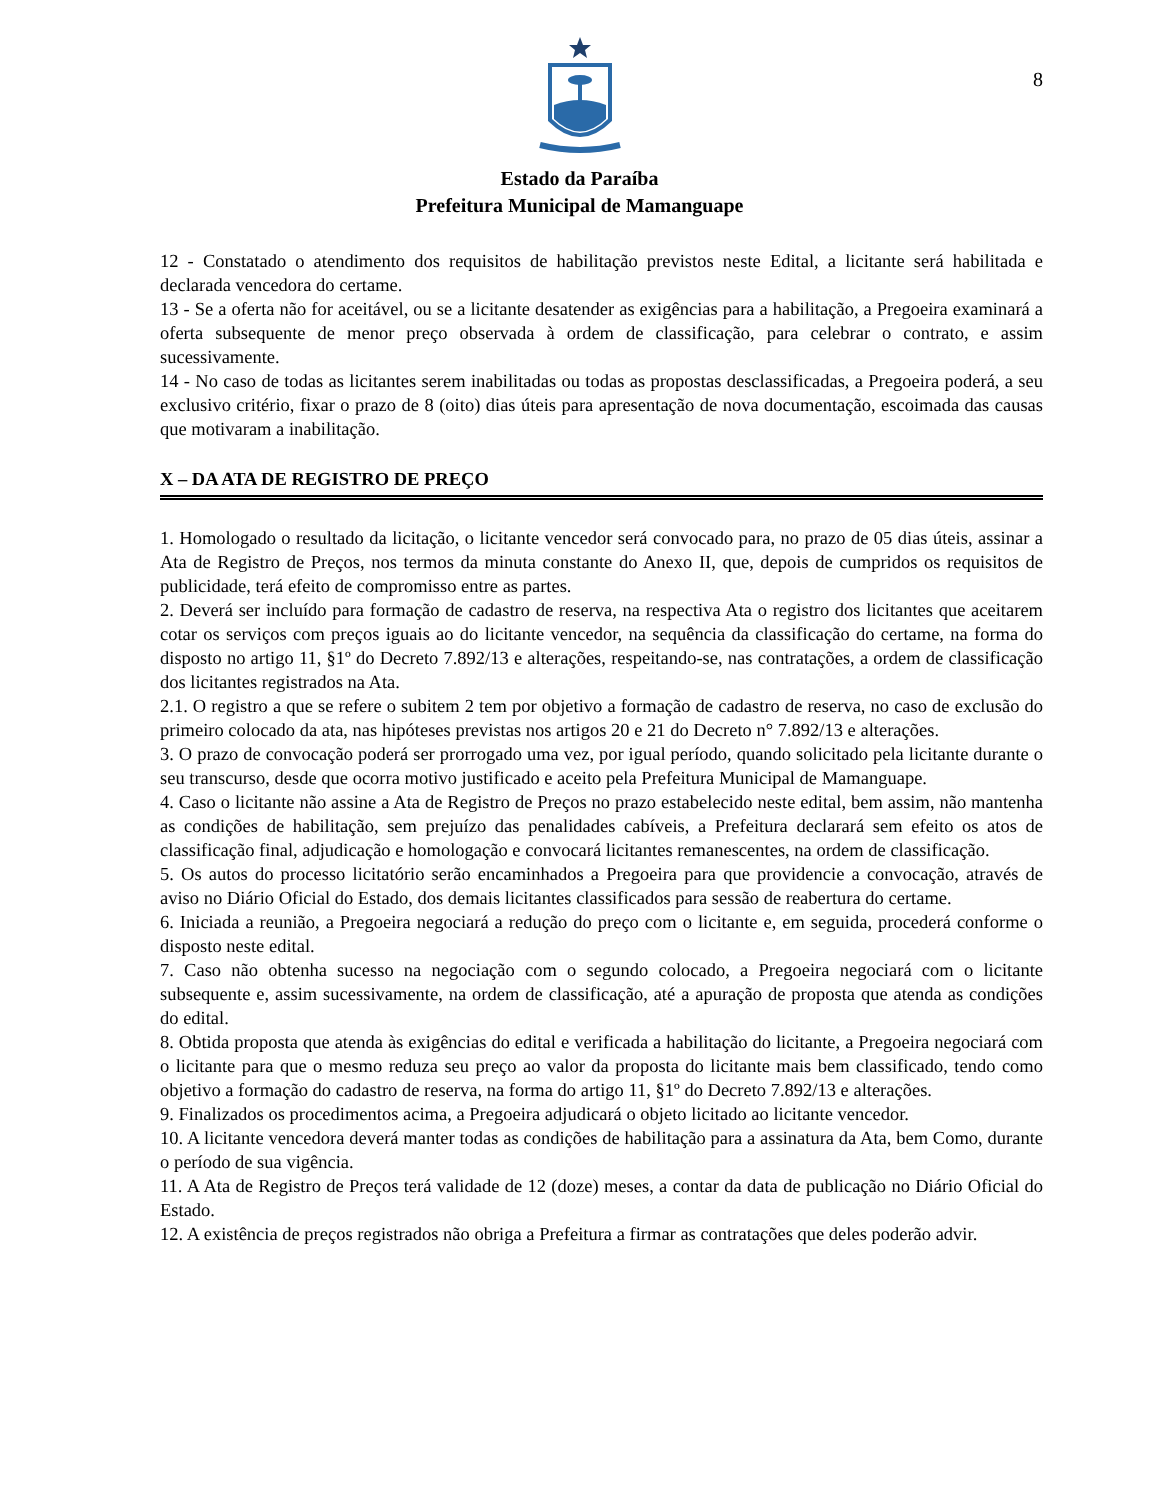8
Estado da Paraíba
Prefeitura Municipal de Mamanguape
12 - Constatado o atendimento dos requisitos de habilitação previstos neste Edital, a licitante será habilitada e declarada vencedora do certame.
13 - Se a oferta não for aceitável, ou se a licitante desatender as exigências para a habilitação, a Pregoeira examinará a oferta subsequente de menor preço observada à ordem de classificação, para celebrar o contrato, e assim sucessivamente.
14 - No caso de todas as licitantes serem inabilitadas ou todas as propostas desclassificadas, a Pregoeira poderá, a seu exclusivo critério, fixar o prazo de 8 (oito) dias úteis para apresentação de nova documentação, escoimada das causas que motivaram a inabilitação.
X – DA ATA DE REGISTRO DE PREÇO
1. Homologado o resultado da licitação, o licitante vencedor será convocado para, no prazo de 05 dias úteis, assinar a Ata de Registro de Preços, nos termos da minuta constante do Anexo II, que, depois de cumpridos os requisitos de publicidade, terá efeito de compromisso entre as partes.
2. Deverá ser incluído para formação de cadastro de reserva, na respectiva Ata o registro dos licitantes que aceitarem cotar os serviços com preços iguais ao do licitante vencedor, na sequência da classificação do certame, na forma do disposto no artigo 11, §1º do Decreto 7.892/13 e alterações, respeitando-se, nas contratações, a ordem de classificação dos licitantes registrados na Ata.
2.1. O registro a que se refere o subitem 2 tem por objetivo a formação de cadastro de reserva, no caso de exclusão do primeiro colocado da ata, nas hipóteses previstas nos artigos 20 e 21 do Decreto n° 7.892/13 e alterações.
3. O prazo de convocação poderá ser prorrogado uma vez, por igual período, quando solicitado pela licitante durante o seu transcurso, desde que ocorra motivo justificado e aceito pela Prefeitura Municipal de Mamanguape.
4. Caso o licitante não assine a Ata de Registro de Preços no prazo estabelecido neste edital, bem assim, não mantenha as condições de habilitação, sem prejuízo das penalidades cabíveis, a Prefeitura declarará sem efeito os atos de classificação final, adjudicação e homologação e convocará licitantes remanescentes, na ordem de classificação.
5. Os autos do processo licitatório serão encaminhados a Pregoeira para que providencie a convocação, através de aviso no Diário Oficial do Estado, dos demais licitantes classificados para sessão de reabertura do certame.
6. Iniciada a reunião, a Pregoeira negociará a redução do preço com o licitante e, em seguida, procederá conforme o disposto neste edital.
7. Caso não obtenha sucesso na negociação com o segundo colocado, a Pregoeira negociará com o licitante subsequente e, assim sucessivamente, na ordem de classificação, até a apuração de proposta que atenda as condições do edital.
8. Obtida proposta que atenda às exigências do edital e verificada a habilitação do licitante, a Pregoeira negociará com o licitante para que o mesmo reduza seu preço ao valor da proposta do licitante mais bem classificado, tendo como objetivo a formação do cadastro de reserva, na forma do artigo 11, §1º do Decreto 7.892/13 e alterações.
9. Finalizados os procedimentos acima, a Pregoeira adjudicará o objeto licitado ao licitante vencedor.
10. A licitante vencedora deverá manter todas as condições de habilitação para a assinatura da Ata, bem Como, durante o período de sua vigência.
11. A Ata de Registro de Preços terá validade de 12 (doze) meses, a contar da data de publicação no Diário Oficial do Estado.
12. A existência de preços registrados não obriga a Prefeitura a firmar as contratações que deles poderão advir.